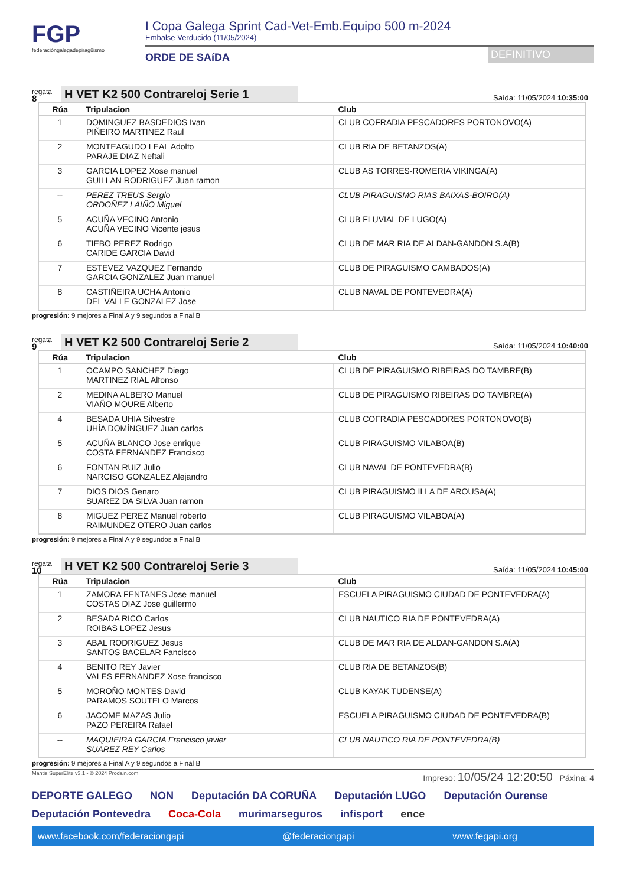FGP
federacióngalegadepiragüismo
I Copa Galega Sprint Cad-Vet-Emb.Equipo 500 m-2024
Embalse Verducido (11/05/2024)
ORDE DE SAíDA
DEFINITIVO
regata
8
H VET K2 500 Contrareloj Serie 1
Saída: 11/05/2024 10:35:00
| Rúa | Tripulacion | Club |
| --- | --- | --- |
| 1 | DOMINGUEZ BASDEDIOS Ivan PIÑEIRO MARTINEZ Raul | CLUB COFRADIA PESCADORES PORTONOVO(A) |
| 2 | MONTEAGUDO LEAL Adolfo PARAJE DIAZ Neftali | CLUB RIA DE BETANZOS(A) |
| 3 | GARCIA LOPEZ Xose manuel GUILLAN RODRIGUEZ Juan ramon | CLUB AS TORRES-ROMERIA VIKINGA(A) |
| -- | PEREZ TREUS Sergio ORDOÑEZ LAIÑO Miguel | CLUB PIRAGUISMO RIAS BAIXAS-BOIRO(A) |
| 5 | ACUÑA VECINO Antonio ACUÑA VECINO Vicente jesus | CLUB FLUVIAL DE LUGO(A) |
| 6 | TIEBO PEREZ Rodrigo CARIDE GARCIA David | CLUB DE MAR RIA DE ALDAN-GANDON S.A(B) |
| 7 | ESTEVEZ VAZQUEZ Fernando GARCIA GONZALEZ Juan manuel | CLUB DE PIRAGUISMO CAMBADOS(A) |
| 8 | CASTIÑEIRA UCHA Antonio DEL VALLE GONZALEZ Jose | CLUB NAVAL DE PONTEVEDRA(A) |
progresión: 9 mejores a Final A y 9 segundos a Final B
regata
9
H VET K2 500 Contrareloj Serie 2
Saída: 11/05/2024 10:40:00
| Rúa | Tripulacion | Club |
| --- | --- | --- |
| 1 | OCAMPO SANCHEZ Diego MARTINEZ RIAL Alfonso | CLUB DE PIRAGUISMO RIBEIRAS DO TAMBRE(B) |
| 2 | MEDINA ALBERO Manuel VIAÑO MOURE Alberto | CLUB DE PIRAGUISMO RIBEIRAS DO TAMBRE(A) |
| 4 | BESADA UHIA Silvestre UHÍA DOMÍNGUEZ Juan carlos | CLUB COFRADIA PESCADORES PORTONOVO(B) |
| 5 | ACUÑA BLANCO Jose enrique COSTA FERNANDEZ Francisco | CLUB PIRAGUISMO VILABOA(B) |
| 6 | FONTAN RUIZ Julio NARCISO GONZALEZ Alejandro | CLUB NAVAL DE PONTEVEDRA(B) |
| 7 | DIOS DIOS Genaro SUAREZ DA SILVA Juan ramon | CLUB PIRAGUISMO ILLA DE AROUSA(A) |
| 8 | MIGUEZ PEREZ Manuel roberto RAIMUNDEZ OTERO Juan carlos | CLUB PIRAGUISMO VILABOA(A) |
progresión: 9 mejores a Final A y 9 segundos a Final B
regata
10
H VET K2 500 Contrareloj Serie 3
Saída: 11/05/2024 10:45:00
| Rúa | Tripulacion | Club |
| --- | --- | --- |
| 1 | ZAMORA FENTANES Jose manuel COSTAS DIAZ Jose guillermo | ESCUELA PIRAGUISMO CIUDAD DE PONTEVEDRA(A) |
| 2 | BESADA RICO Carlos ROIBAS LOPEZ Jesus | CLUB NAUTICO RIA DE PONTEVEDRA(A) |
| 3 | ABAL RODRIGUEZ Jesus SANTOS BACELAR Fancisco | CLUB DE MAR RIA DE ALDAN-GANDON S.A(A) |
| 4 | BENITO REY Javier VALES FERNANDEZ Xose francisco | CLUB RIA DE BETANZOS(B) |
| 5 | MOROÑO MONTES David PARAMOS SOUTELO Marcos | CLUB KAYAK TUDENSE(A) |
| 6 | JACOME MAZAS Julio PAZO PEREIRA Rafael | ESCUELA PIRAGUISMO CIUDAD DE PONTEVEDRA(B) |
| -- | MAQUIEIRA GARCIA Francisco javier SUAREZ REY Carlos | CLUB NAUTICO RIA DE PONTEVEDRA(B) |
progresión: 9 mejores a Final A y 9 segundos a Final B
Mantis SuperElite v3.1 - © 2024 Prodain.com Impreso: 10/05/24 12:20:50 Páxina: 4
DEPORTE GALEGO NON Deputación DA CORUÑA Deputación LUGO Deputación Ourense Deputación Pontevedra Coca-Cola murimarseguros infisport ence
www.facebook.com/federaciongapi @federaciongapi www.fegapi.org